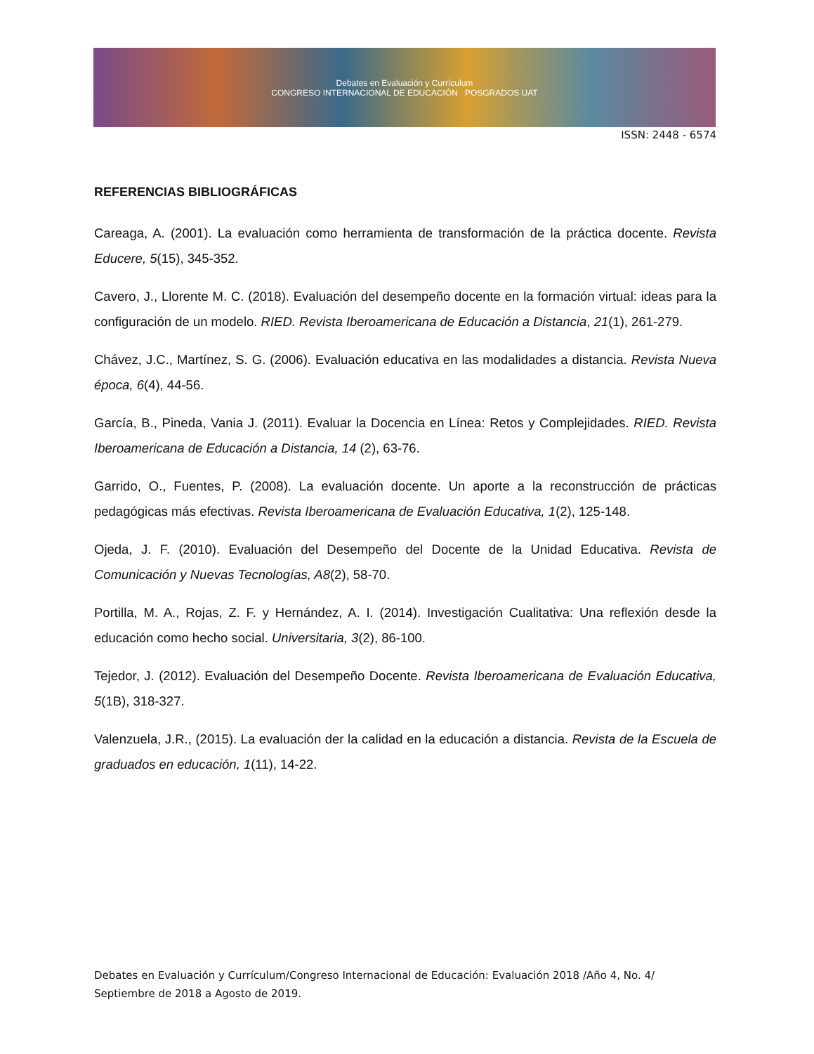Debates en Evaluación y Currículum
CONGRESO INTERNACIONAL DE EDUCACIÓN POSGRADOS UAT
ISSN: 2448 - 6574
REFERENCIAS BIBLIOGRÁFICAS
Careaga, A. (2001). La evaluación como herramienta de transformación de la práctica docente. Revista Educere, 5(15), 345-352.
Cavero, J., Llorente M. C. (2018). Evaluación del desempeño docente en la formación virtual: ideas para la configuración de un modelo. RIED. Revista Iberoamericana de Educación a Distancia, 21(1), 261-279.
Chávez, J.C., Martínez, S. G. (2006). Evaluación educativa en las modalidades a distancia. Revista Nueva época, 6(4), 44-56.
García, B., Pineda, Vania J. (2011). Evaluar la Docencia en Línea: Retos y Complejidades. RIED. Revista Iberoamericana de Educación a Distancia, 14 (2), 63-76.
Garrido, O., Fuentes, P. (2008). La evaluación docente. Un aporte a la reconstrucción de prácticas pedagógicas más efectivas. Revista Iberoamericana de Evaluación Educativa, 1(2), 125-148.
Ojeda, J. F. (2010). Evaluación del Desempeño del Docente de la Unidad Educativa. Revista de Comunicación y Nuevas Tecnologías, A8(2), 58-70.
Portilla, M. A., Rojas, Z. F. y Hernández, A. I. (2014). Investigación Cualitativa: Una reflexión desde la educación como hecho social. Universitaria, 3(2), 86-100.
Tejedor, J. (2012). Evaluación del Desempeño Docente. Revista Iberoamericana de Evaluación Educativa, 5(1B), 318-327.
Valenzuela, J.R., (2015). La evaluación der la calidad en la educación a distancia. Revista de la Escuela de graduados en educación, 1(11), 14-22.
Debates en Evaluación y Currículum/Congreso Internacional de Educación: Evaluación 2018 /Año 4, No. 4/ Septiembre de 2018 a Agosto de 2019.